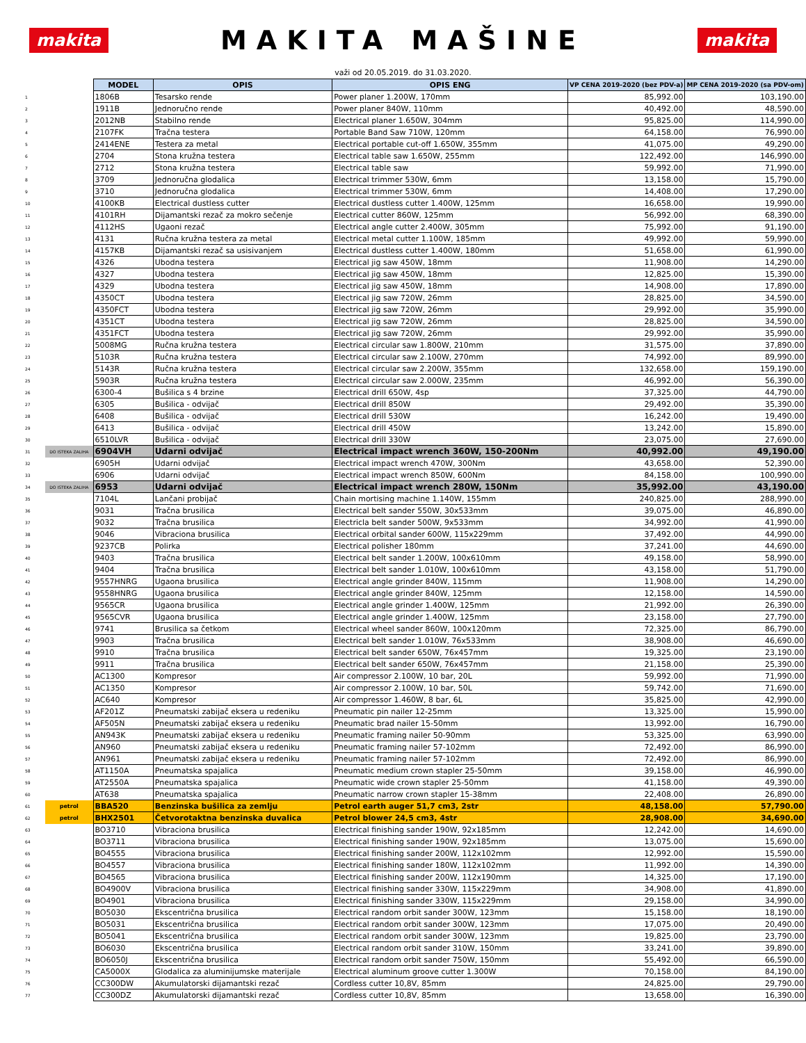makita
MAKITA MAŠINE
makita
važi od 20.05.2019. do 31.03.2020.
| | | MODEL | OPIS | OPIS ENG | VP CENA 2019-2020 (bez PDV-a) | MP CENA 2019-2020 (sa PDV-om) |
| 1 | | 1806B | Tesarsko rende | Power planer 1.200W, 170mm | 85,992.00 | 103,190.00 |
| 2 | | 1911B | Jednoručno rende | Power planer 840W, 110mm | 40,492.00 | 48,590.00 |
| 3 | | 2012NB | Stabilno rende | Electrical planer 1.650W, 304mm | 95,825.00 | 114,990.00 |
| 4 | | 2107FK | Tračna testera | Portable Band Saw 710W, 120mm | 64,158.00 | 76,990.00 |
| 5 | | 2414ENE | Testera za metal | Electrical portable cut-off 1.650W, 355mm | 41,075.00 | 49,290.00 |
| 6 | | 2704 | Stona kružna testera | Electrical table saw 1.650W, 255mm | 122,492.00 | 146,990.00 |
| 7 | | 2712 | Stona kružna testera | Electrical table saw | 59,992.00 | 71,990.00 |
| 8 | | 3709 | Jednoručna glodalica | Electrical trimmer 530W, 6mm | 13,158.00 | 15,790.00 |
| 9 | | 3710 | Jednoručna glodalica | Electrical trimmer 530W, 6mm | 14,408.00 | 17,290.00 |
| 10 | | 4100KB | Electrical dustless cutter | Electrical dustless cutter 1.400W, 125mm | 16,658.00 | 19,990.00 |
| 11 | | 4101RH | Dijamantski rezač za mokro sečenje | Electrical cutter 860W, 125mm | 56,992.00 | 68,390.00 |
| 12 | | 4112HS | Ugaoni rezač | Electrical angle cutter 2.400W, 305mm | 75,992.00 | 91,190.00 |
| 13 | | 4131 | Ručna kružna testera za metal | Electrical metal cutter 1.100W, 185mm | 49,992.00 | 59,990.00 |
| 14 | | 4157KB | Dijamantski rezač sa usisivanjem | Electrical dustless cutter 1.400W, 180mm | 51,658.00 | 61,990.00 |
| 15 | | 4326 | Ubodna testera | Electrical jig saw 450W, 18mm | 11,908.00 | 14,290.00 |
| 16 | | 4327 | Ubodna testera | Electrical jig saw 450W, 18mm | 12,825.00 | 15,390.00 |
| 17 | | 4329 | Ubodna testera | Electrical jig saw 450W, 18mm | 14,908.00 | 17,890.00 |
| 18 | | 4350CT | Ubodna testera | Electrical jig saw 720W, 26mm | 28,825.00 | 34,590.00 |
| 19 | | 4350FCT | Ubodna testera | Electrical jig saw 720W, 26mm | 29,992.00 | 35,990.00 |
| 20 | | 4351CT | Ubodna testera | Electrical jig saw 720W, 26mm | 28,825.00 | 34,590.00 |
| 21 | | 4351FCT | Ubodna testera | Electrical jig saw 720W, 26mm | 29,992.00 | 35,990.00 |
| 22 | | 5008MG | Ručna kružna testera | Electrical circular saw 1.800W, 210mm | 31,575.00 | 37,890.00 |
| 23 | | 5103R | Ručna kružna testera | Electrical circular saw 2.100W, 270mm | 74,992.00 | 89,990.00 |
| 24 | | 5143R | Ručna kružna testera | Electrical circular saw 2.200W, 355mm | 132,658.00 | 159,190.00 |
| 25 | | 5903R | Ručna kružna testera | Electrical circular saw 2.000W, 235mm | 46,992.00 | 56,390.00 |
| 26 | | 6300-4 | Bušilica s 4 brzine | Electrical drill 650W, 4sp | 37,325.00 | 44,790.00 |
| 27 | | 6305 | Bušilica - odvijač | Electrical drill 850W | 29,492.00 | 35,390.00 |
| 28 | | 6408 | Bušilica - odvijač | Electrical drill 530W | 16,242.00 | 19,490.00 |
| 29 | | 6413 | Bušilica - odvijač | Electrical drill 450W | 13,242.00 | 15,890.00 |
| 30 | | 6510LVR | Bušilica - odvijač | Electrical drill 330W | 23,075.00 | 27,690.00 |
| 31 | DO ISTEKA ZALIHA | 6904VH | Udarni odvijač | Electrical impact wrench 360W, 150-200Nm | 40,992.00 | 49,190.00 |
| 32 | | 6905H | Udarni odvijač | Electrical impact wrench 470W, 300Nm | 43,658.00 | 52,390.00 |
| 33 | | 6906 | Udarni odvijač | Electrical impact wrench 850W, 600Nm | 84,158.00 | 100,990.00 |
| 34 | DO ISTEKA ZALIHA | 6953 | Udarni odvijač | Electrical impact wrench 280W, 150Nm | 35,992.00 | 43,190.00 |
| 35 | | 7104L | Lančani probijač | Chain mortising machine 1.140W, 155mm | 240,825.00 | 288,990.00 |
| 36 | | 9031 | Tračna brusilica | Electrical belt sander 550W, 30x533mm | 39,075.00 | 46,890.00 |
| 37 | | 9032 | Tračna brusilica | Electricla belt sander 500W, 9x533mm | 34,992.00 | 41,990.00 |
| 38 | | 9046 | Vibraciona brusilica | Electrical orbital sander 600W, 115x229mm | 37,492.00 | 44,990.00 |
| 39 | | 9237CB | Polirka | Electrical polisher 180mm | 37,241.00 | 44,690.00 |
| 40 | | 9403 | Tračna brusilica | Electrical belt sander 1.200W, 100x610mm | 49,158.00 | 58,990.00 |
| 41 | | 9404 | Tračna brusilica | Electrical belt sander 1.010W, 100x610mm | 43,158.00 | 51,790.00 |
| 42 | | 9557HNRG | Ugaona brusilica | Electrical angle grinder 840W, 115mm | 11,908.00 | 14,290.00 |
| 43 | | 9558HNRG | Ugaona brusilica | Electrical angle grinder 840W, 125mm | 12,158.00 | 14,590.00 |
| 44 | | 9565CR | Ugaona brusilica | Electrical angle grinder 1.400W, 125mm | 21,992.00 | 26,390.00 |
| 45 | | 9565CVR | Ugaona brusilica | Electrical angle grinder 1.400W, 125mm | 23,158.00 | 27,790.00 |
| 46 | | 9741 | Brusilica sa četkom | Electrical wheel sander 860W, 100x120mm | 72,325.00 | 86,790.00 |
| 47 | | 9903 | Tračna brusilica | Electrical belt sander 1.010W, 76x533mm | 38,908.00 | 46,690.00 |
| 48 | | 9910 | Tračna brusilica | Electrical belt sander 650W, 76x457mm | 19,325.00 | 23,190.00 |
| 49 | | 9911 | Tračna brusilica | Electrical belt sander 650W, 76x457mm | 21,158.00 | 25,390.00 |
| 50 | | AC1300 | Kompresor | Air compressor 2.100W, 10 bar, 20L | 59,992.00 | 71,990.00 |
| 51 | | AC1350 | Kompresor | Air compressor 2.100W, 10 bar, 50L | 59,742.00 | 71,690.00 |
| 52 | | AC640 | Kompresor | Air compressor 1.460W, 8 bar, 6L | 35,825.00 | 42,990.00 |
| 53 | | AF201Z | Pneumatski zabijač eksera u redeniku | Pneumatic pin nailer 12-25mm | 13,325.00 | 15,990.00 |
| 54 | | AF505N | Pneumatski zabijač eksera u redeniku | Pneumatic brad nailer 15-50mm | 13,992.00 | 16,790.00 |
| 55 | | AN943K | Pneumatski zabijač eksera u redeniku | Pneumatic framing nailer 50-90mm | 53,325.00 | 63,990.00 |
| 56 | | AN960 | Pneumatski zabijač eksera u redeniku | Pneumatic framing nailer 57-102mm | 72,492.00 | 86,990.00 |
| 57 | | AN961 | Pneumatski zabijač eksera u redeniku | Pneumatic framing nailer 57-102mm | 72,492.00 | 86,990.00 |
| 58 | | AT1150A | Pneumatska spajalica | Pneumatic medium crown stapler 25-50mm | 39,158.00 | 46,990.00 |
| 59 | | AT2550A | Pneumatska spajalica | Pneumatic wide crown stapler 25-50mm | 41,158.00 | 49,390.00 |
| 60 | | AT638 | Pneumatska spajalica | Pneumatic narrow crown stapler 15-38mm | 22,408.00 | 26,890.00 |
| 61 | petrol | BBA520 | Benzinska bušilica za zemlju | Petrol earth auger 51,7 cm3, 2str | 48,158.00 | 57,790.00 |
| 62 | petrol | BHX2501 | Četvorotaktna benzinska duvalica | Petrol blower 24,5 cm3, 4str | 28,908.00 | 34,690.00 |
| 63 | | BO3710 | Vibraciona brusilica | Electrical finishing sander 190W, 92x185mm | 12,242.00 | 14,690.00 |
| 64 | | BO3711 | Vibraciona brusilica | Electrical finishing sander 190W, 92x185mm | 13,075.00 | 15,690.00 |
| 65 | | BO4555 | Vibraciona brusilica | Electrical finishing sander 200W, 112x102mm | 12,992.00 | 15,590.00 |
| 66 | | BO4557 | Vibraciona brusilica | Electrical finishing sander 180W, 112x102mm | 11,992.00 | 14,390.00 |
| 67 | | BO4565 | Vibraciona brusilica | Electrical finishing sander 200W, 112x190mm | 14,325.00 | 17,190.00 |
| 68 | | BO4900V | Vibraciona brusilica | Electrical finishing sander 330W, 115x229mm | 34,908.00 | 41,890.00 |
| 69 | | BO4901 | Vibraciona brusilica | Electrical finishing sander 330W, 115x229mm | 29,158.00 | 34,990.00 |
| 70 | | BO5030 | Ekscentrična brusilica | Electrical random orbit sander 300W, 123mm | 15,158.00 | 18,190.00 |
| 71 | | BO5031 | Ekscentrična brusilica | Electrical random orbit sander 300W, 123mm | 17,075.00 | 20,490.00 |
| 72 | | BO5041 | Ekscentrična brusilica | Electrical random orbit sander 300W, 123mm | 19,825.00 | 23,790.00 |
| 73 | | BO6030 | Ekscentrična brusilica | Electrical random orbit sander 310W, 150mm | 33,241.00 | 39,890.00 |
| 74 | | BO6050J | Ekscentrična brusilica | Electrical random orbit sander 750W, 150mm | 55,492.00 | 66,590.00 |
| 75 | | CA5000X | Glodalica za aluminijumske materijale | Electrical aluminum groove cutter 1.300W | 70,158.00 | 84,190.00 |
| 76 | | CC300DW | Akumulatorski dijamantski rezač | Cordless cutter 10,8V, 85mm | 24,825.00 | 29,790.00 |
| 77 | | CC300DZ | Akumulatorski dijamantski rezač | Cordless cutter 10,8V, 85mm | 13,658.00 | 16,390.00 |